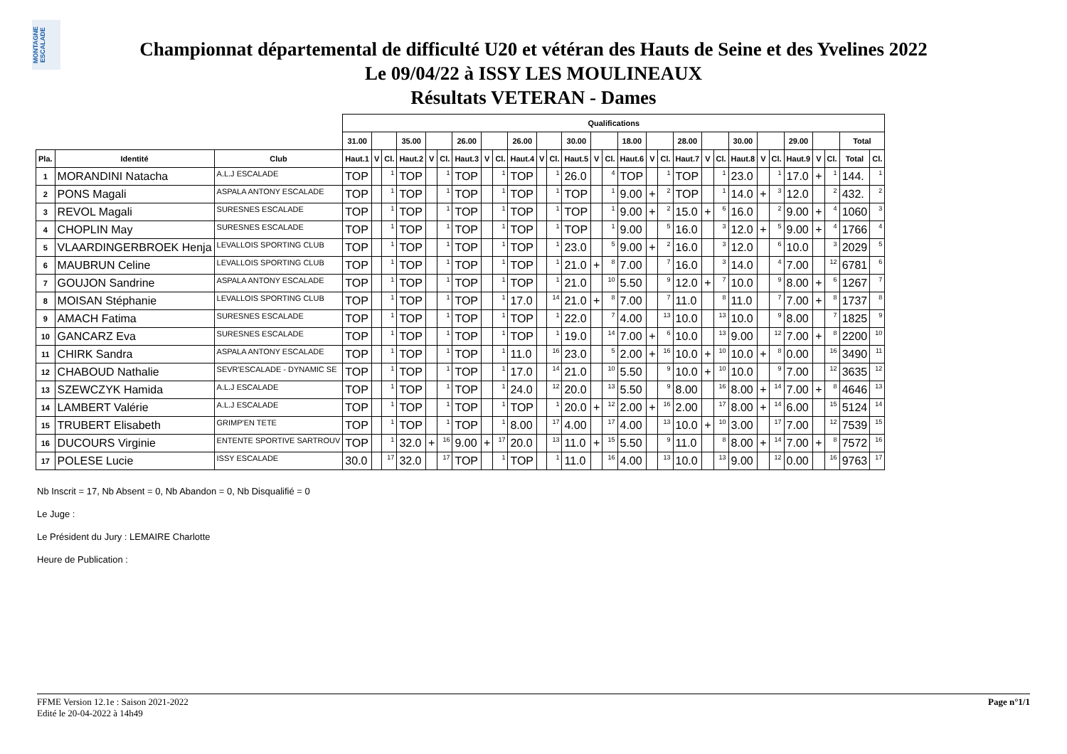MONTAGNE ESCALADE
Championnat départemental de difficulté U20 et vétéran des Hauts de Seine et des Yvelines 2022
Le 09/04/22 à ISSY LES MOULINEAUX
Résultats VETERAN - Dames
| | | | Qualifications | | | | | | | | | | | | | | | | | | | | | | | | | | | | |
| --- | --- | --- | --- | --- | --- | --- | --- | --- | --- | --- | --- | --- | --- | --- | --- | --- | --- | --- | --- | --- | --- | --- | --- | --- | --- | --- | --- | --- | --- | --- | --- |
| | | | 31.00 | | | 35.00 | | | 26.00 | | | 26.00 | | | 30.00 | | | 18.00 | | | 28.00 | | | 30.00 | | | 29.00 | | | Total | |
| Pla. | Identité | Club | Haut.1 | V | Cl. | Haut.2 | V | Cl. | Haut.3 | V | Cl. | Haut.4 | V | Cl. | Haut.5 | V | Cl. | Haut.6 | V | Cl. | Haut.7 | V | Cl. | Haut.8 | V | Cl. | Haut.9 | V | Cl. | Total | Cl. |
| 1 | MORANDINI Natacha | A.L.J ESCALADE | TOP | | 1 | TOP | | 1 | TOP | | 1 | TOP | | 1 | 26.0 | | 4 | TOP | | 1 | TOP | | 1 | 23.0 | | 1 | 17.0 | + | 1 | 144. | 1 |
| 2 | PONS Magali | ASPALA ANTONY ESCALADE | TOP | | 1 | TOP | | 1 | TOP | | 1 | TOP | | 1 | TOP | | 1 | 9.00 | + | 2 | TOP | | 1 | 14.0 | + | 3 | 12.0 | | 2 | 432. | 2 |
| 3 | REVOL Magali | SURESNES ESCALADE | TOP | | 1 | TOP | | 1 | TOP | | 1 | TOP | | 1 | TOP | | 1 | 9.00 | + | 2 | 15.0 | + | 6 | 16.0 | | 2 | 9.00 | + | 4 | 1060 | 3 |
| 4 | CHOPLIN May | SURESNES ESCALADE | TOP | | 1 | TOP | | 1 | TOP | | 1 | TOP | | 1 | TOP | | 1 | 9.00 | | 5 | 16.0 | | 3 | 12.0 | + | 5 | 9.00 | + | 4 | 1766 | 4 |
| 5 | VLAARDINGERBROEK Henja | LEVALLOIS SPORTING CLUB | TOP | | 1 | TOP | | 1 | TOP | | 1 | TOP | | 1 | 23.0 | | 5 | 9.00 | + | 2 | 16.0 | | 3 | 12.0 | | 6 | 10.0 | | 3 | 2029 | 5 |
| 6 | MAUBRUN Celine | LEVALLOIS SPORTING CLUB | TOP | | 1 | TOP | | 1 | TOP | | 1 | TOP | | 1 | 21.0 | + | 8 | 7.00 | | 7 | 16.0 | | 3 | 14.0 | | 4 | 7.00 | | 12 | 6781 | 6 |
| 7 | GOUJON Sandrine | ASPALA ANTONY ESCALADE | TOP | | 1 | TOP | | 1 | TOP | | 1 | TOP | | 1 | 21.0 | | 10 | 5.50 | | 9 | 12.0 | + | 7 | 10.0 | | 9 | 8.00 | + | 6 | 1267 | 7 |
| 8 | MOISAN Stéphanie | LEVALLOIS SPORTING CLUB | TOP | | 1 | TOP | | 1 | TOP | | 1 | 17.0 | | 14 | 21.0 | + | 8 | 7.00 | | 7 | 11.0 | | 8 | 11.0 | | 7 | 7.00 | + | 8 | 1737 | 8 |
| 9 | AMACH Fatima | SURESNES ESCALADE | TOP | | 1 | TOP | | 1 | TOP | | 1 | TOP | | 1 | 22.0 | | 7 | 4.00 | | 13 | 10.0 | | 13 | 10.0 | | 9 | 8.00 | | 7 | 1825 | 9 |
| 10 | GANCARZ Eva | SURESNES ESCALADE | TOP | | 1 | TOP | | 1 | TOP | | 1 | TOP | | 1 | 19.0 | | 14 | 7.00 | + | 6 | 10.0 | | 13 | 9.00 | | 12 | 7.00 | + | 8 | 2200 | 10 |
| 11 | CHIRK Sandra | ASPALA ANTONY ESCALADE | TOP | | 1 | TOP | | 1 | TOP | | 1 | 11.0 | | 16 | 23.0 | | 5 | 2.00 | + | 16 | 10.0 | + | 10 | 10.0 | + | 8 | 0.00 | | 16 | 3490 | 11 |
| 12 | CHABOUD Nathalie | SEVR'ESCALADE - DYNAMIC SE | TOP | | 1 | TOP | | 1 | TOP | | 1 | 17.0 | | 14 | 21.0 | | 10 | 5.50 | | 9 | 10.0 | + | 10 | 10.0 | | 9 | 7.00 | | 12 | 3635 | 12 |
| 13 | SZEWCZYK Hamida | A.L.J ESCALADE | TOP | | 1 | TOP | | 1 | TOP | | 1 | 24.0 | | 12 | 20.0 | | 13 | 5.50 | | 9 | 8.00 | | 16 | 8.00 | + | 14 | 7.00 | + | 8 | 4646 | 13 |
| 14 | LAMBERT Valérie | A.L.J ESCALADE | TOP | | 1 | TOP | | 1 | TOP | | 1 | TOP | | 1 | 20.0 | + | 12 | 2.00 | + | 16 | 2.00 | | 17 | 8.00 | + | 14 | 6.00 | | 15 | 5124 | 14 |
| 15 | TRUBERT Elisabeth | GRIMP'EN TETE | TOP | | 1 | TOP | | 1 | TOP | | 1 | 8.00 | | 17 | 4.00 | | 17 | 4.00 | | 13 | 10.0 | + | 10 | 3.00 | | 17 | 7.00 | | 12 | 7539 | 15 |
| 16 | DUCOURS Virginie | ENTENTE SPORTIVE SARTROUV | TOP | | 1 | 32.0 | + | 16 | 9.00 | + | 17 | 20.0 | | 13 | 11.0 | + | 15 | 5.50 | | 9 | 11.0 | | 8 | 8.00 | + | 14 | 7.00 | + | 8 | 7572 | 16 |
| 17 | POLESE Lucie | ISSY ESCALADE | 30.0 | | 17 | 32.0 | | 17 | TOP | | 1 | TOP | | 1 | 11.0 | | 16 | 4.00 | | 13 | 10.0 | | 13 | 9.00 | | 12 | 0.00 | | 16 | 9763 | 17 |
Nb Inscrit = 17, Nb Absent = 0, Nb Abandon = 0, Nb Disqualifié = 0
Le Juge :
Le Président du Jury : LEMAIRE Charlotte
Heure de Publication :
FFME Version 12.1e : Saison 2021-2022
Edité le 20-04-2022 à 14h49
Page n°1/1